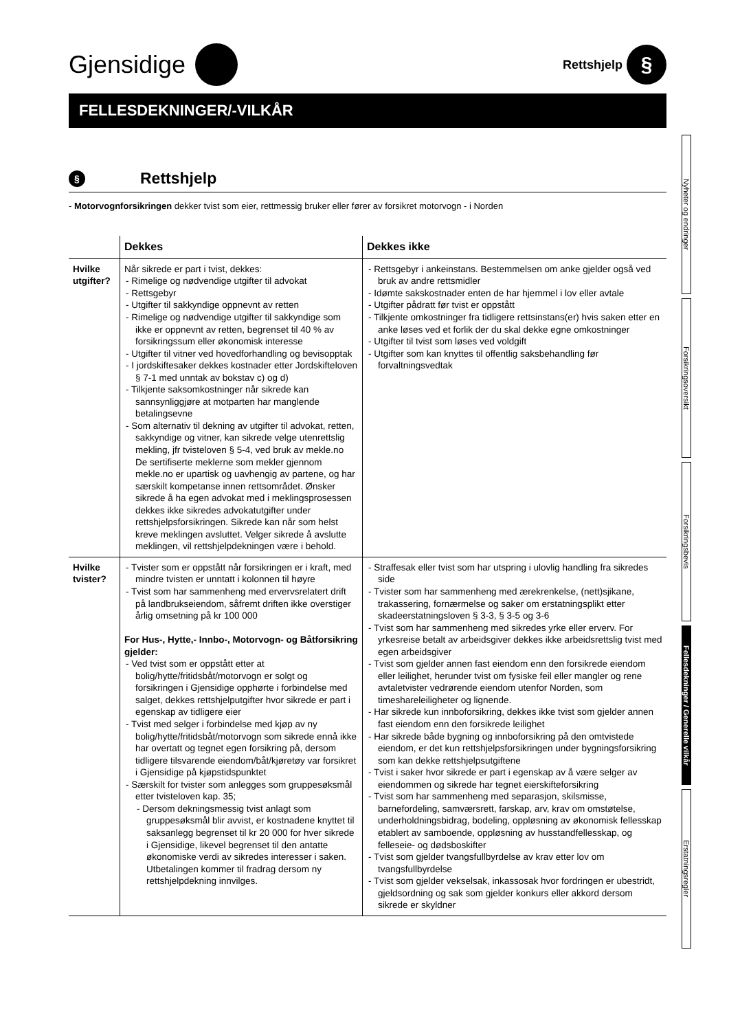Gjensidige
Rettshjelp §
FELLESDEKNINGER/-VILKÅR
§ Rettshjelp
- Motorvognforsikringen dekker tvist som eier, rettmessig bruker eller fører av forsikret motorvogn - i Norden
| | Dekkes | Dekkes ikke |
| --- | --- | --- |
| Hvilke utgifter? | Når sikrede er part i tvist, dekkes: - Rimelige og nødvendige utgifter til advokat - Rettsgebyr - Utgifter til sakkyndige oppnevnt av retten - Rimelige og nødvendige utgifter til sakkyndige som ikke er oppnevnt av retten, begrenset til 40 % av forsikringssum eller økonomisk interesse - Utgifter til vitner ved hovedforhandling og bevisopptak - I jordskiftesaker dekkes kostnader etter Jordskifteloven § 7-1 med unntak av bokstav c) og d) - Tilkjente saksomkostninger når sikrede kan sannsynliggjøre at motparten har manglende betalingsevne - Som alternativ til dekning av utgifter til advokat, retten, sakkyndige og vitner, kan sikrede velge utenrettslig mekling, jfr tvisteloven § 5-4, ved bruk av mekle.no De sertifiserte meklerne som mekler gjennom mekle.no er upartisk og uavhengig av partene, og har særskilt kompetanse innen rettsområdet. Ønsker sikrede å ha egen advokat med i meklingsprosessen dekkes ikke sikredes advokatutgifter under rettshjelpsforsikringen. Sikrede kan når som helst kreve meklingen avsluttet. Velger sikrede å avslutte meklingen, vil rettshjelpdekningen være i behold. | - Rettsgebyr i ankeinstans. Bestemmelsen om anke gjelder også ved bruk av andre rettsmidler - Idømte sakskostnader enten de har hjemmel i lov eller avtale - Utgifter pådratt før tvist er oppstått - Tilkjente omkostninger fra tidligere rettsinstans(er) hvis saken etter en anke løses ved et forlik der du skal dekke egne omkostninger - Utgifter til tvist som løses ved voldgift - Utgifter som kan knyttes til offentlig saksbehandling før forvaltningsvedtak |
| Hvilke tvister? | - Tvister som er oppstått når forsikringen er i kraft, med mindre tvisten er unntatt i kolonnen til høyre - Tvist som har sammenheng med ervervsrelatert drift på landbrukseiendom, såfremt driften ikke overstiger årlig omsetning på kr 100 000 For Hus-, Hytte,- Innbo-, Motorvogn- og Båtforsikring gjelder: - Ved tvist som er oppstått etter at bolig/hytte/fritidsbåt/motorvogn er solgt og forsikringen i Gjensidige opphørte i forbindelse med salget, dekkes rettshjelputgifter hvor sikrede er part i egenskap av tidligere eier - Tvist med selger i forbindelse med kjøp av ny bolig/hytte/fritidsbåt/motorvogn som sikrede ennå ikke har overtatt og tegnet egen forsikring på, dersom tidligere tilsvarende eiendom/båt/kjøretøy var forsikret i Gjensidige på kjøpstidspunktet - Særskilt for tvister som anlegges som gruppesøksmål etter tvisteloven kap. 35; - Dersom dekningsmessig tvist anlagt som gruppesøksmål blir avvist, er kostnadene knyttet til saksanlegg begrenset til kr 20 000 for hver sikrede i Gjensidige, likevel begrenset til den antatte økonomiske verdi av sikredes interesser i saken. Utbetalingen kommer til fradrag dersom ny rettshjelpdekning innvilges. | - Straffesak eller tvist som har utspring i ulovlig handling fra sikredes side - Tvister som har sammenheng med ærekrenkelse, (nett)sjikane, trakassering, fornærmelse og saker om erstatningsplikt etter skadeerstatningsloven § 3-3, § 3-5 og 3-6 - Tvist som har sammenheng med sikredes yrke eller erverv. For yrkesreise betalt av arbeidsgiver dekkes ikke arbeidsrettslig tvist med egen arbeidsgiver - Tvist som gjelder annen fast eiendom enn den forsikrede eiendom eller leilighet, herunder tvist om fysiske feil eller mangler og rene avtaletvister vedrørende eiendom utenfor Norden, som timeshareleiligheter og lignende. - Har sikrede kun innboforsikring, dekkes ikke tvist som gjelder annen fast eiendom enn den forsikrede leilighet - Har sikrede både bygning og innboforsikring på den omtvistede eiendom, er det kun rettshjelpsforsikringen under bygningsforsikring som kan dekke rettshjelpsutgiftene - Tvist i saker hvor sikrede er part i egenskap av å være selger av eiendommen og sikrede har tegnet eierskifteforsikring - Tvist som har sammenheng med separasjon, skilsmisse, barnefordeling, samværsrett, farskap, arv, krav om omstøtelse, underholdningsbidrag, bodeling, oppløsning av økonomisk fellesskap etablert av samboende, oppløsning av husstandfellesskap, og felleseie- og dødsboskifter - Tvist som gjelder tvangsfullbyrdelse av krav etter lov om tvangsfullbyrdelse - Tvist som gjelder vekselsak, inkassosak hvor fordringen er ubestridt, gjeldsordning og sak som gjelder konkurs eller akkord dersom sikrede er skyldner |
Nyheter og endringer
Forsikringsoversikt
Forsikringsbevis
Fellesdekninger / Generelle vilkår
Erstatningsregler